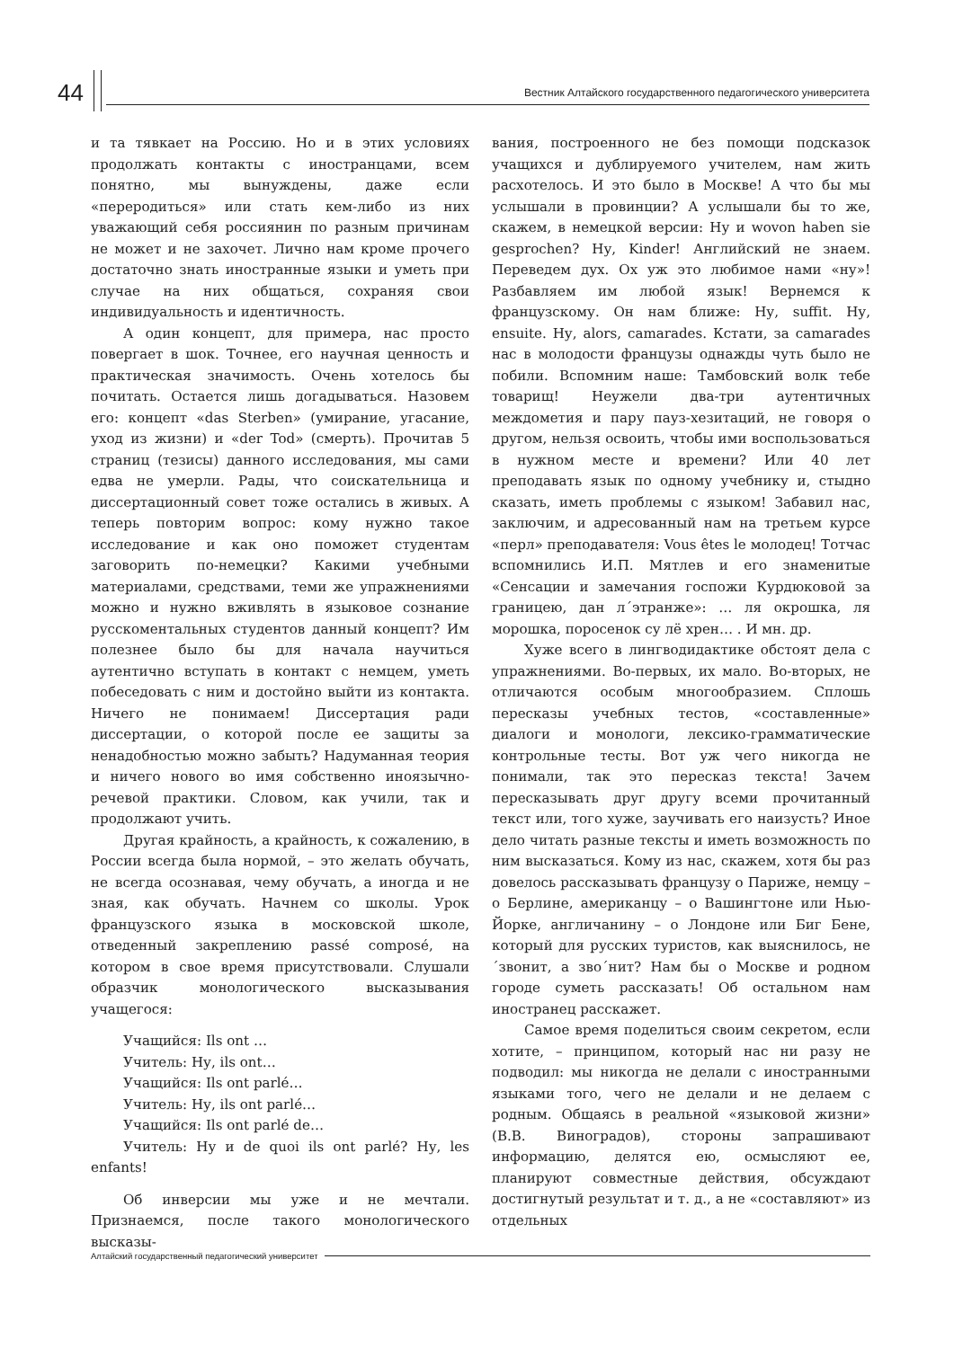44
Вестник Алтайского государственного педагогического университета
и та тявкает на Россию. Но и в этих условиях продолжать контакты с иностранцами, всем понятно, мы вынуждены, даже если «переродиться» или стать кем-либо из них уважающий себя россиянин по разным причинам не может и не захочет. Лично нам кроме прочего достаточно знать иностранные языки и уметь при случае на них общаться, сохраняя свои индивидуальность и идентичность.
А один концепт, для примера, нас просто повергает в шок. Точнее, его научная ценность и практическая значимость. Очень хотелось бы почитать. Остается лишь догадываться. Назовем его: концепт «das Sterben» (умирание, угасание, уход из жизни) и «der Tod» (смерть). Прочитав 5 страниц (тезисы) данного исследования, мы сами едва не умерли. Рады, что соискательница и диссертационный совет тоже остались в живых. А теперь повторим вопрос: кому нужно такое исследование и как оно поможет студентам заговорить по-немецки? Какими учебными материалами, средствами, теми же упражнениями можно и нужно вживлять в языковое сознание русскоментальных студентов данный концепт? Им полезнее было бы для начала научиться аутентично вступать в контакт с немцем, уметь побеседовать с ним и достойно выйти из контакта. Ничего не понимаем! Диссертация ради диссертации, о которой после ее защиты за ненадобностью можно забыть? Надуманная теория и ничего нового во имя собственно иноязычно-речевой практики. Словом, как учили, так и продолжают учить.
Другая крайность, а крайность, к сожалению, в России всегда была нормой, – это желать обучать, не всегда осознавая, чему обучать, а иногда и не зная, как обучать. Начнем со школы. Урок французского языка в московской школе, отведенный закреплению passé composé, на котором в свое время присутствовали. Слушали образчик монологического высказывания учащегося:
Учащийся: Ils ont …
Учитель: Ну, ils ont…
Учащийся: Ils ont parlé…
Учитель: Ну, ils ont parlé…
Учащийся: Ils ont parlé de…
Учитель: Ну и de quoi ils ont parlé? Ну, les enfants!
Об инверсии мы уже и не мечтали. Признаемся, после такого монологического высказы-
вания, построенного не без помощи подсказок учащихся и дублируемого учителем, нам жить расхотелось. И это было в Москве! А что бы мы услышали в провинции? А услышали бы то же, скажем, в немецкой версии: Ну и wovon haben sie gesprochen? Ну, Kinder! Английский не знаем. Переведем дух. Ох уж это любимое нами «ну»! Разбавляем им любой язык! Вернемся к французскому. Он нам ближе: Ну, suffit. Ну, ensuite. Ну, alors, camarades. Кстати, за camarades нас в молодости французы однажды чуть было не побили. Вспомним наше: Тамбовский волк тебе товарищ! Неужели два-три аутентичных междометия и пару пауз-хезитаций, не говоря о другом, нельзя освоить, чтобы ими воспользоваться в нужном месте и времени? Или 40 лет преподавать язык по одному учебнику и, стыдно сказать, иметь проблемы с языком! Забавил нас, заключим, и адресованный нам на третьем курсе «перл» преподавателя: Vous êtes le молодец! Тотчас вспомнились И.П. Мятлев и его знаменитые «Сенсации и замечания госпожи Курдюковой за границею, дан л´этранже»: … ля окрошка, ля морошка, поросенок су лё хрен… . И мн. др.
Хуже всего в лингводидактике обстоят дела с упражнениями. Во-первых, их мало. Во-вторых, не отличаются особым многообразием. Сплошь пересказы учебных тестов, «составленные» диалоги и монологи, лексико-грамматические контрольные тесты. Вот уж чего никогда не понимали, так это пересказ текста! Зачем пересказывать друг другу всеми прочитанный текст или, того хуже, заучивать его наизусть? Иное дело читать разные тексты и иметь возможность по ним высказаться. Кому из нас, скажем, хотя бы раз довелось рассказывать французу о Париже, немцу – о Берлине, американцу – о Вашингтоне или Нью-Йорке, англичанину – о Лондоне или Биг Бене, который для русских туристов, как выяснилось, не ´звонит, а зво´нит? Нам бы о Москве и родном городе суметь рассказать! Об остальном нам иностранец расскажет.
Самое время поделиться своим секретом, если хотите, – принципом, который нас ни разу не подводил: мы никогда не делали с иностранными языками того, чего не делали и не делаем с родным. Общаясь в реальной «языковой жизни» (В.В. Виноградов), стороны запрашивают информацию, делятся ею, осмысляют ее, планируют совместные действия, обсуждают достигнутый результат и т. д., а не «составляют» из отдельных
Алтайский государственный педагогический университет